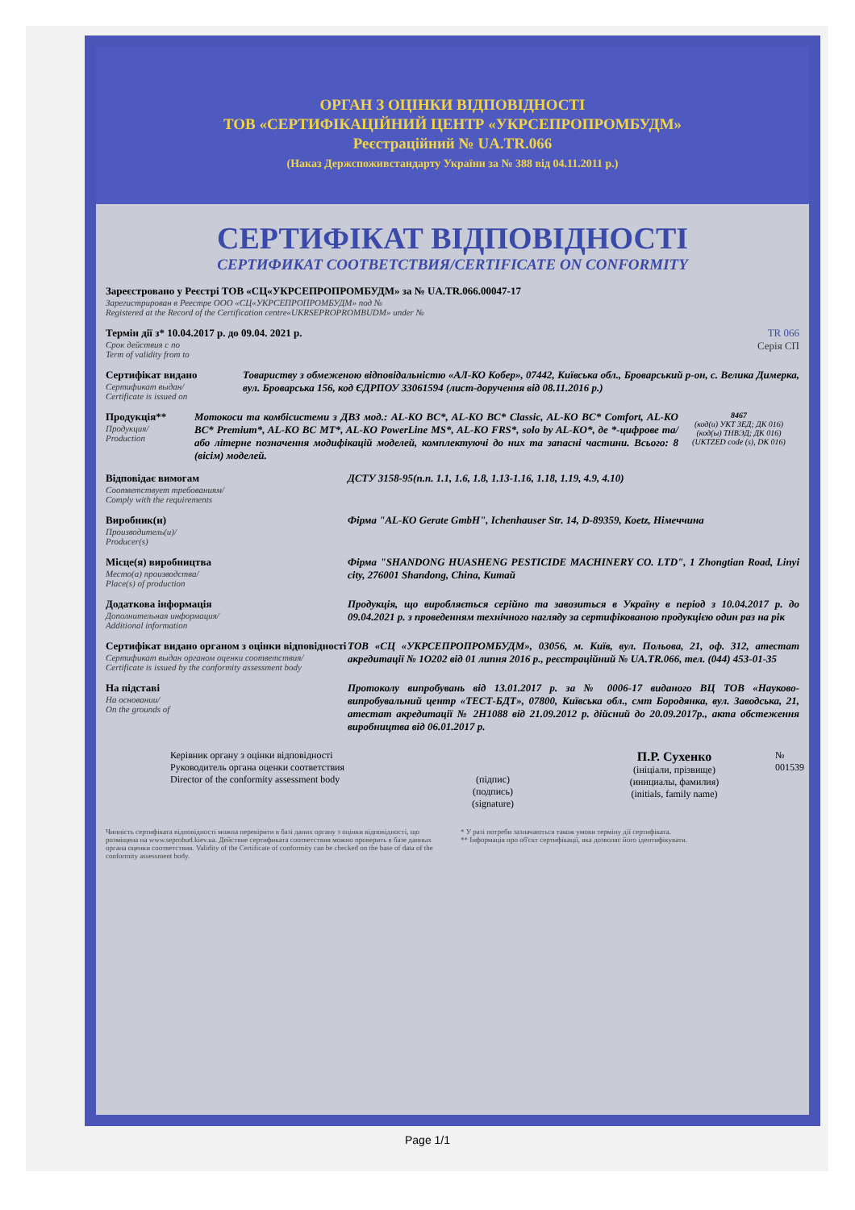ОРГАН З ОЦІНКИ ВІДПОВІДНОСТІ
ТОВ «СЕРТИФІКАЦІЙНИЙ ЦЕНТР «УКРСЕПРОПРОМБУДМ»
Реєстраційний № UA.TR.066
(Наказ Держспоживстандарту України за № 388 від 04.11.2011 р.)
СЕРТИФІКАТ ВІДПОВІДНОСТІ
СЕРТИФИКАТ СООТВЕТСТВИЯ/CERTIFICATE ON CONFORMITY
Зареєстровано у Реєстрі ТОВ «СЦ«УКРСЕПРОПРОМБУДМ» за № UA.TR.066.00047-17
Зарегистрирован в Реестре ООО «СЦ«УКРСЕПРОПРОМБУДМ» под №
Registered at the Record of the Certification centre«UKRSEPROPROMBUDM» under №
Термін дії з* 10.04.2017 р. до 09.04. 2021 р.
Срок действия с по
Term of validity from to
TR 066
Серія СП
Сертифікат видано
Сертификат выдан/
Certificate is issued on
Товариству з обмеженою відповідальністю «АЛ-КО Кобер», 07442, Київська обл., Броварський р-он, с. Велика Димерка, вул. Броварська 156, код ЄДРПОУ 33061594 (лист-доручення від 08.11.2016 р.)
Продукція**
Продукция/
Production
Мотокоси та комбісистеми з ДВЗ мод.: AL-KO BC*, AL-KO BC* Classic, AL-KO BC* Comfort, AL-KO BC* Premium*, AL-KO BC MT*, AL-KO PowerLine MS*, AL-KO FRS*, solo by AL-KO*, де *-цифрове та/або літерне позначення модифікацій моделей, комплектуючі до них та запасні частини. Всього: 8 (вісім) моделей.
8467
(код(и) УКТ ЗЕД; ДК 016)
(код(ы) ТНВЭД; ДК 016)
(UKTZED code (s), DK 016)
Відповідає вимогам
Соответствует требованиям/
Comply with the requirements
ДСТУ 3158-95(п.п. 1.1, 1.6, 1.8, 1.13-1.16, 1.18, 1.19, 4.9, 4.10)
Виробник(и)
Производитель(и)/
Producer(s)
Фірма "AL-KO Gerate GmbH", Ichenhauser Str. 14, D-89359, Koetz, Німеччина
Місце(я) виробництва
Место(а) производства/
Place(s) of production
Фірма "SHANDONG HUASHENG PESTICIDE MACHINERY CO. LTD", 1 Zhongtian Road, Linyi city, 276001 Shandong, China, Китай
Додаткова інформація
Дополнительная информация/
Additional information
Продукція, що виробляється серійно та завозиться в Україну в період з 10.04.2017 р. до 09.04.2021 р. з проведенням технічного нагляду за сертифікованою продукцією один раз на рік
Сертифікат видано органом з оцінки відповідності
Сертификат выдан органом оценки соответствия/
Certificate is issued by the conformity assessment body
ТОВ «СЦ «УКРСЕПРОПРОМБУДМ», 03056, м. Київ, вул. Польова, 21, оф. 312, атестат акредитації № 1О202 від 01 липня 2016 р., реєстраційний № UA.TR.066, тел. (044) 453-01-35
На підставі
На основании/
On the grounds of
Протоколу випробувань від 13.01.2017 р. за № 0006-17 виданого ВЦ ТОВ «Науково-випробувальний центр «ТЕСТ-БДТ», 07800, Київська обл., смт Бородянка, вул. Заводська, 21, атестат акредитації № 2Н1088 від 21.09.2012 р. дійсний до 20.09.2017р., акта обстеження виробництва від 06.01.2017 р.
Керівник органу з оцінки відповідності
Руководитель органа оценки соответствия
Director of the conformity assessment body
(підпис)
(подпись)
(signature)
П.Р. Сухенко
(ініціали, прізвище)
(инициалы, фамилия)
(initials, family name)
№ 001539
Чинність сертифіката відповідності можна перевірити в базі даних органу з оцінки відповідності, що розміщена на www.seprobud.kiev.ua. Действие сертификата соответствия можно проверить в базе данных органа оценки соответствия. Validity of the Certificate of conformity can be checked on the base of data of the conformity assessment body.
* У разі потреби зазначаються також умови терміну дії сертифіката.
** Інформація про об'єкт сертифікації, яка дозволяє його ідентифікувати.
Page 1/1